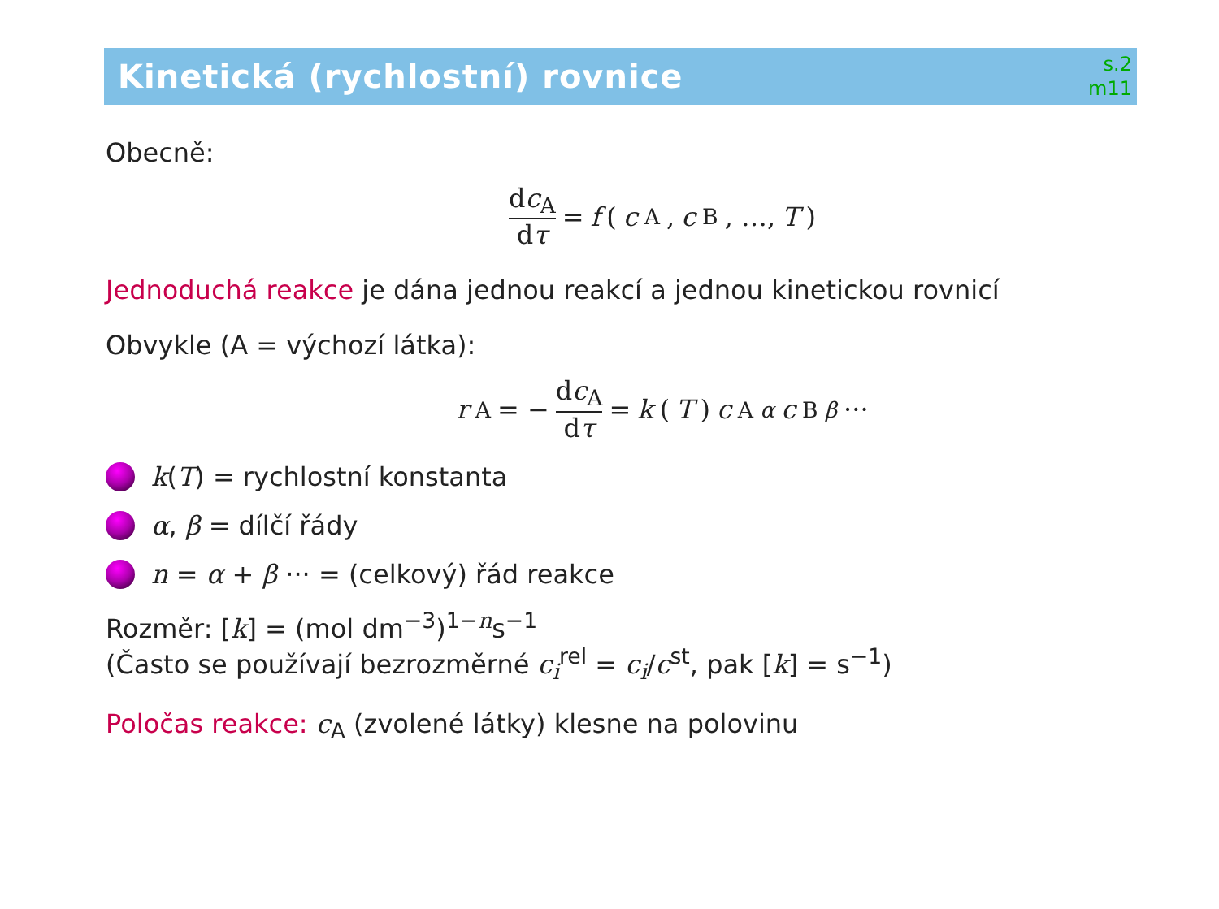Kinetická (rychlostní) rovnice
s.2
m11
Obecně:
dc<sub>A</sub> dτ = f (c<sub>A</sub>, c<sub>B</sub>, …, T)
Jednoduchá reakce je dána jednou reakcí a jednou kinetickou rovnicí
Obvykle (A = výchozí látka):
r<sub>A</sub> = − dc<sub>A</sub> dτ = k (T) c<sub>A</sub><sup>α</sup> c<sub>B</sub><sup>β</sup> ···
k(T) = rychlostní konstanta
α, β = dílčí řády
n = α + β ··· = (celkový) řád reakce
Rozměr: [k] = (mol dm<sup>−3</sup>)<sup>1−n</sup>s<sup>−1</sup>
(Často se používají bezrozměrné c<sub>i</sub><sup>rel</sup> = c<sub>i</sub>/c<sup>st</sup>, pak [k] = s<sup>−1</sup>)
Poločas reakce: c<sub>A</sub> (zvolené látky) klesne na polovinu